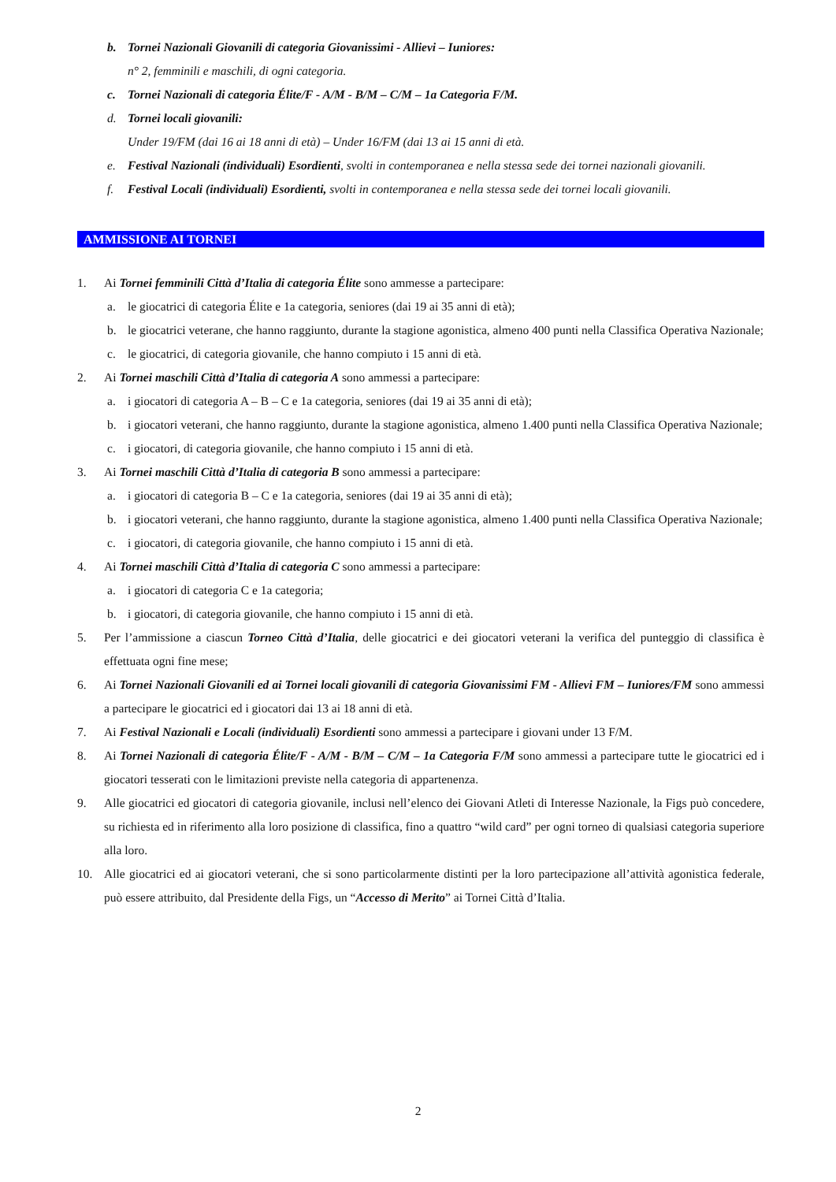b. Tornei Nazionali Giovanili di categoria Giovanissimi - Allievi – Iuniores:
n° 2, femminili e maschili, di ogni categoria.
c. Tornei Nazionali di categoria Élite/F - A/M - B/M – C/M – 1a Categoria F/M.
d. Tornei locali giovanili:
Under 19/FM (dai 16 ai 18 anni di età) – Under 16/FM (dai 13 ai 15 anni di età.
e. Festival Nazionali (individuali) Esordienti, svolti in contemporanea e nella stessa sede dei tornei nazionali giovanili.
f. Festival Locali (individuali) Esordienti, svolti in contemporanea e nella stessa sede dei tornei locali giovanili.
AMMISSIONE AI TORNEI
1. Ai Tornei femminili Città d’Italia di categoria Élite sono ammesse a partecipare:
a. le giocatrici di categoria Élite e 1a categoria, seniores (dai 19 ai 35 anni di età);
b. le giocatrici veterane, che hanno raggiunto, durante la stagione agonistica, almeno 400 punti nella Classifica Operativa Nazionale;
c. le giocatrici, di categoria giovanile, che hanno compiuto i 15 anni di età.
2. Ai Tornei maschili Città d’Italia di categoria A sono ammessi a partecipare:
a. i giocatori di categoria A – B – C e 1a categoria, seniores (dai 19 ai 35 anni di età);
b. i giocatori veterani, che hanno raggiunto, durante la stagione agonistica, almeno 1.400 punti nella Classifica Operativa Nazionale;
c. i giocatori, di categoria giovanile, che hanno compiuto i 15 anni di età.
3. Ai Tornei maschili Città d’Italia di categoria B sono ammessi a partecipare:
a. i giocatori di categoria B – C e 1a categoria, seniores (dai 19 ai 35 anni di età);
b. i giocatori veterani, che hanno raggiunto, durante la stagione agonistica, almeno 1.400 punti nella Classifica Operativa Nazionale;
c. i giocatori, di categoria giovanile, che hanno compiuto i 15 anni di età.
4. Ai Tornei maschili Città d’Italia di categoria C sono ammessi a partecipare:
a. i giocatori di categoria C e 1a categoria;
b. i giocatori, di categoria giovanile, che hanno compiuto i 15 anni di età.
5. Per l’ammissione a ciascun Torneo Città d’Italia, delle giocatrici e dei giocatori veterani la verifica del punteggio di classifica è effettuata ogni fine mese;
6. Ai Tornei Nazionali Giovanili ed ai Tornei locali giovanili di categoria Giovanissimi FM - Allievi FM – Iuniores/FM sono ammessi a partecipare le giocatrici ed i giocatori dai 13 ai 18 anni di età.
7. Ai Festival Nazionali e Locali (individuali) Esordienti sono ammessi a partecipare i giovani under 13 F/M.
8. Ai Tornei Nazionali di categoria Élite/F - A/M - B/M – C/M – 1a Categoria F/M sono ammessi a partecipare tutte le giocatrici ed i giocatori tesserati con le limitazioni previste nella categoria di appartenenza.
9. Alle giocatrici ed giocatori di categoria giovanile, inclusi nell’elenco dei Giovani Atleti di Interesse Nazionale, la Figs può concedere, su richiesta ed in riferimento alla loro posizione di classifica, fino a quattro “wild card” per ogni torneo di qualsiasi categoria superiore alla loro.
10. Alle giocatrici ed ai giocatori veterani, che si sono particolarmente distinti per la loro partecipazione all’attività agonistica federale, può essere attribuito, dal Presidente della Figs, un “Accesso di Merito” ai Tornei Città d’Italia.
2